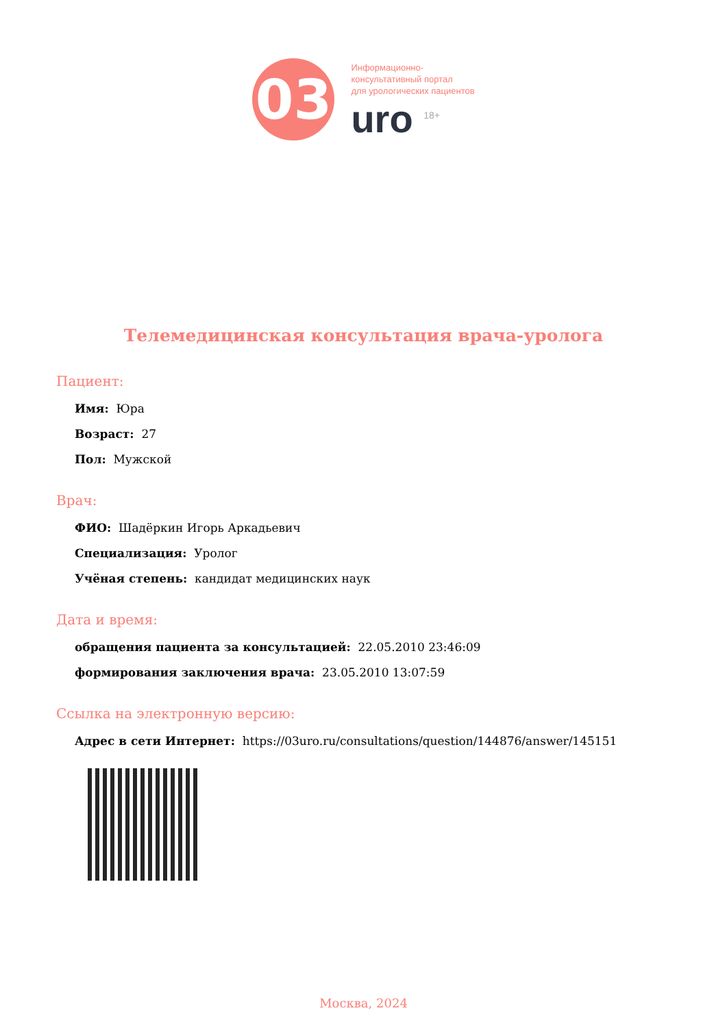03
Информационно-
консультативный портал
для урологических пациентов
uro <sup>18+</sup>
Телемедицинская консультация врача-уролога
Пациент:
Имя: Юра
Возраст: 27
Пол: Мужской
Врач:
ФИО: Шадёркин Игорь Аркадьевич
Специализация: Уролог
Учёная степень: кандидат медицинских наук
Дата и время:
обращения пациента за консультацией: 22.05.2010 23:46:09
формирования заключения врача: 23.05.2010 13:07:59
Ссылка на электронную версию:
Адрес в сети Интернет: https://03uro.ru/consultations/question/144876/answer/145151
Москва, 2024